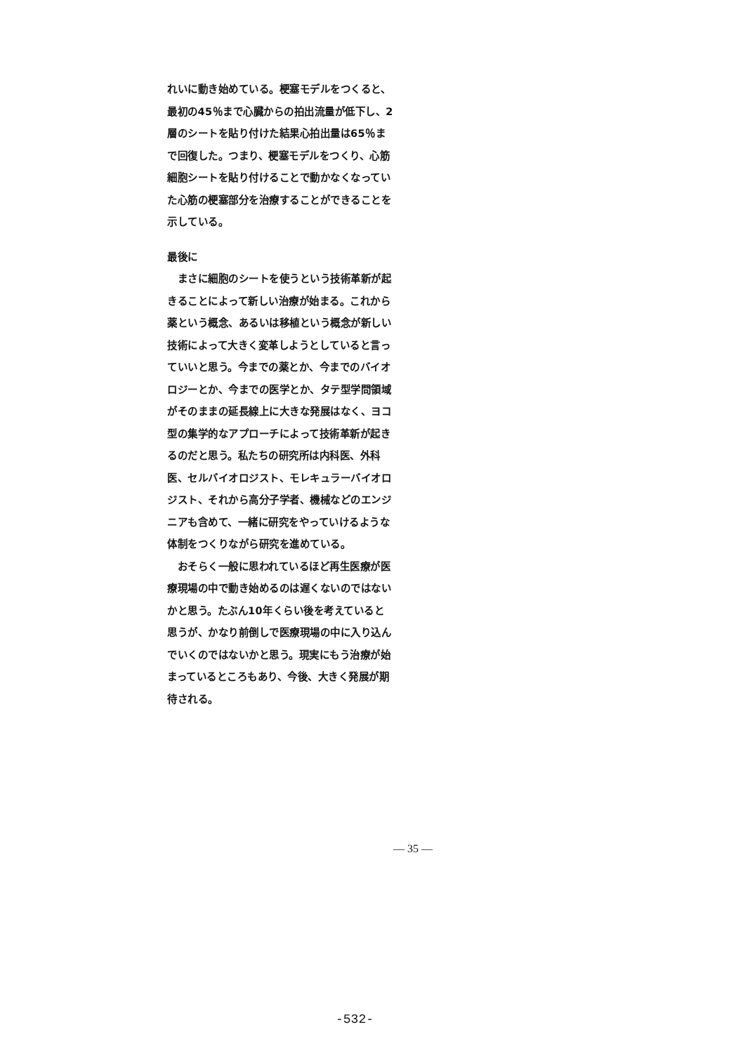れいに動き始めている。梗塞モデルをつくると、最初の45％まで心臓からの拍出流量が低下し、2層のシートを貼り付けた結果心拍出量は65％まで回復した。つまり、梗塞モデルをつくり、心筋細胞シートを貼り付けることで動かなくなっていた心筋の梗塞部分を治療することができることを示している。
最後に
まさに細胞のシートを使うという技術革新が起きることによって新しい治療が始まる。これから薬という概念、あるいは移植という概念が新しい技術によって大きく変革しようとしていると言っていいと思う。今までの薬とか、今までのバイオロジーとか、今までの医学とか、タテ型学問領域がそのままの延長線上に大きな発展はなく、ヨコ型の集学的なアプローチによって技術革新が起きるのだと思う。私たちの研究所は内科医、外科医、セルバイオロジスト、モレキュラーバイオロジスト、それから高分子学者、機械などのエンジニアも含めて、一緒に研究をやっていけるような体制をつくりながら研究を進めている。
おそらく一般に思われているほど再生医療が医療現場の中で動き始めるのは遅くないのではないかと思う。たぶん10年くらい後を考えていると思うが、かなり前倒しで医療現場の中に入り込んでいくのではないかと思う。現実にもう治療が始まっているところもあり、今後、大きく発展が期待される。
— 35 —
-532-